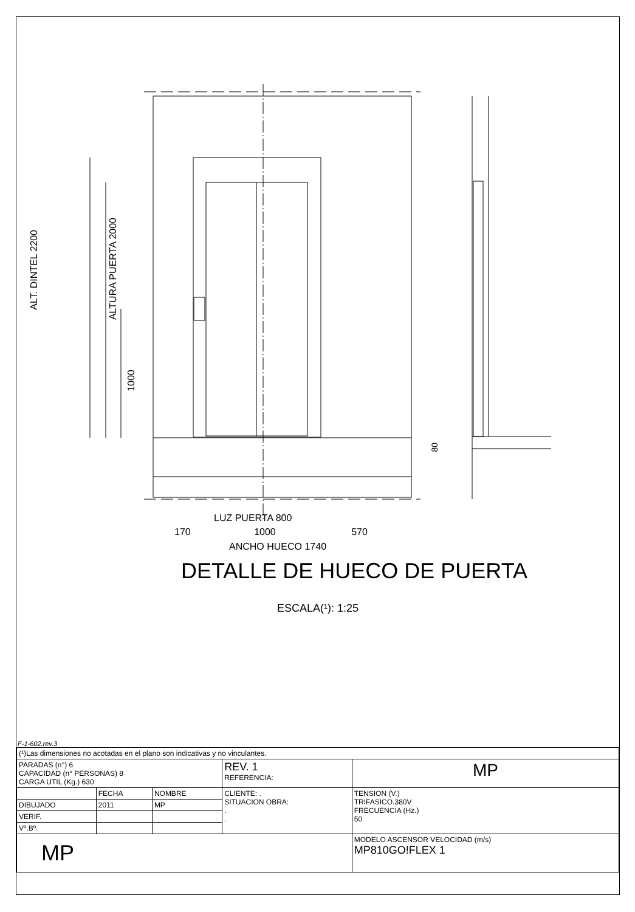LUZ PUERTA 800
170 1000 570
ANCHO HUECO 1740
ALT. DINTEL 2200
ALTURA PUERTA 2000
1000
80
DETALLE DE HUECO DE PUERTA
ESCALA(¹): 1:25
F-1-602.rev.3
| (¹)Las dimensiones no acotadas en el plano son indicativas y no vinculantes. | | | | |
| PARADAS (n°) 6 CAPACIDAD (n° PERSONAS) 8 CARGA UTIL (Kg.) 630 | | | REV. 1 REFERENCIA: | MP |
| | FECHA | NOMBRE | CLIENTE: . SITUACION OBRA: . . | TENSION (V.) TRIFASICO.380V FRECUENCIA (Hz.) 50 |
| DIBUJADO | 2011 | MP | | |
| VERIF. | | | | |
| Vº.Bº. | | | | |
| MP | | | | MODELO ASCENSOR VELOCIDAD (m/s) MP810GO!FLEX 1 |